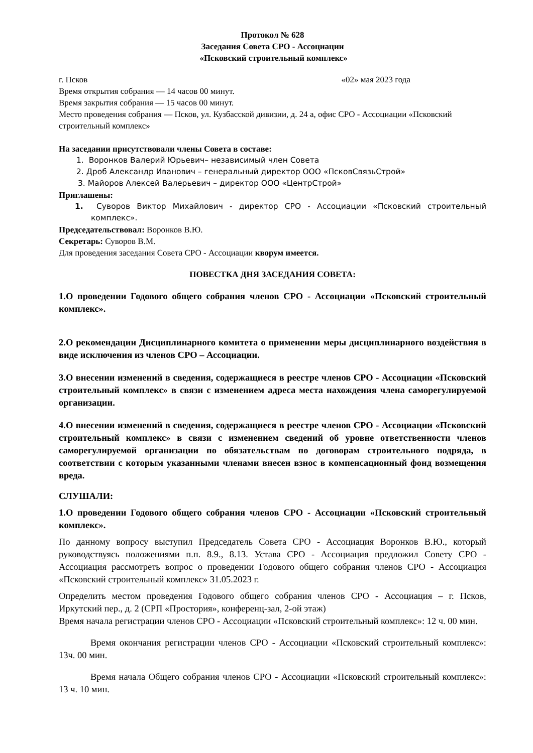Протокол № 628
Заседания Совета СРО - Ассоциации
«Псковский строительный комплекс»
г. Псков «02» мая 2023 года
Время открытия собрания — 14 часов 00 минут.
Время закрытия собрания — 15 часов 00 минут.
Место проведения собрания — Псков, ул. Кузбасской дивизии, д. 24 а, офис СРО - Ассоциации «Псковский строительный комплекс»
На заседании присутствовали члены Совета в составе:
1. Воронков Валерий Юрьевич– независимый член Совета
2. Дроб Александр Иванович – генеральный директор ООО «ПсковСвязьСтрой»
3. Майоров Алексей Валерьевич – директор ООО «ЦентрСтрой»
Приглашены:
1. Суворов Виктор Михайлович - директор СРО - Ассоциации «Псковский строительный комплекс».
Председательствовал: Воронков В.Ю.
Секретарь: Суворов В.М.
Для проведения заседания Совета СРО - Ассоциации кворум имеется.
ПОВЕСТКА ДНЯ ЗАСЕДАНИЯ СОВЕТА:
1.О проведении Годового общего собрания членов СРО - Ассоциации «Псковский строительный комплекс».
2.О рекомендации Дисциплинарного комитета о применении меры дисциплинарного воздействия в виде исключения из членов СРО – Ассоциации.
3.О внесении изменений в сведения, содержащиеся в реестре членов СРО - Ассоциации «Псковский строительный комплекс» в связи с изменением адреса места нахождения члена саморегулируемой организации.
4.О внесении изменений в сведения, содержащиеся в реестре членов СРО - Ассоциации «Псковский строительный комплекс» в связи с изменением сведений об уровне ответственности членов саморегулируемой организации по обязательствам по договорам строительного подряда, в соответствии с которым указанными членами внесен взнос в компенсационный фонд возмещения вреда.
СЛУШАЛИ:
1.О проведении Годового общего собрания членов СРО - Ассоциации «Псковский строительный комплекс».
По данному вопросу выступил Председатель Совета СРО - Ассоциация Воронков В.Ю., который руководствуясь положениями п.п. 8.9., 8.13. Устава СРО - Ассоциация предложил Совету СРО - Ассоциация рассмотреть вопрос о проведении Годового общего собрания членов СРО - Ассоциация «Псковский строительный комплекс» 31.05.2023 г.
Определить местом проведения Годового общего собрания членов СРО - Ассоциация – г. Псков, Иркутский пер., д. 2 (СРП «Простория», конференц-зал, 2-ой этаж)
Время начала регистрации членов СРО - Ассоциации «Псковский строительный комплекс»: 12 ч. 00 мин.
Время окончания регистрации членов СРО - Ассоциации «Псковский строительный комплекс»: 13ч. 00 мин.
Время начала Общего собрания членов СРО - Ассоциации «Псковский строительный комплекс»: 13 ч. 10 мин.